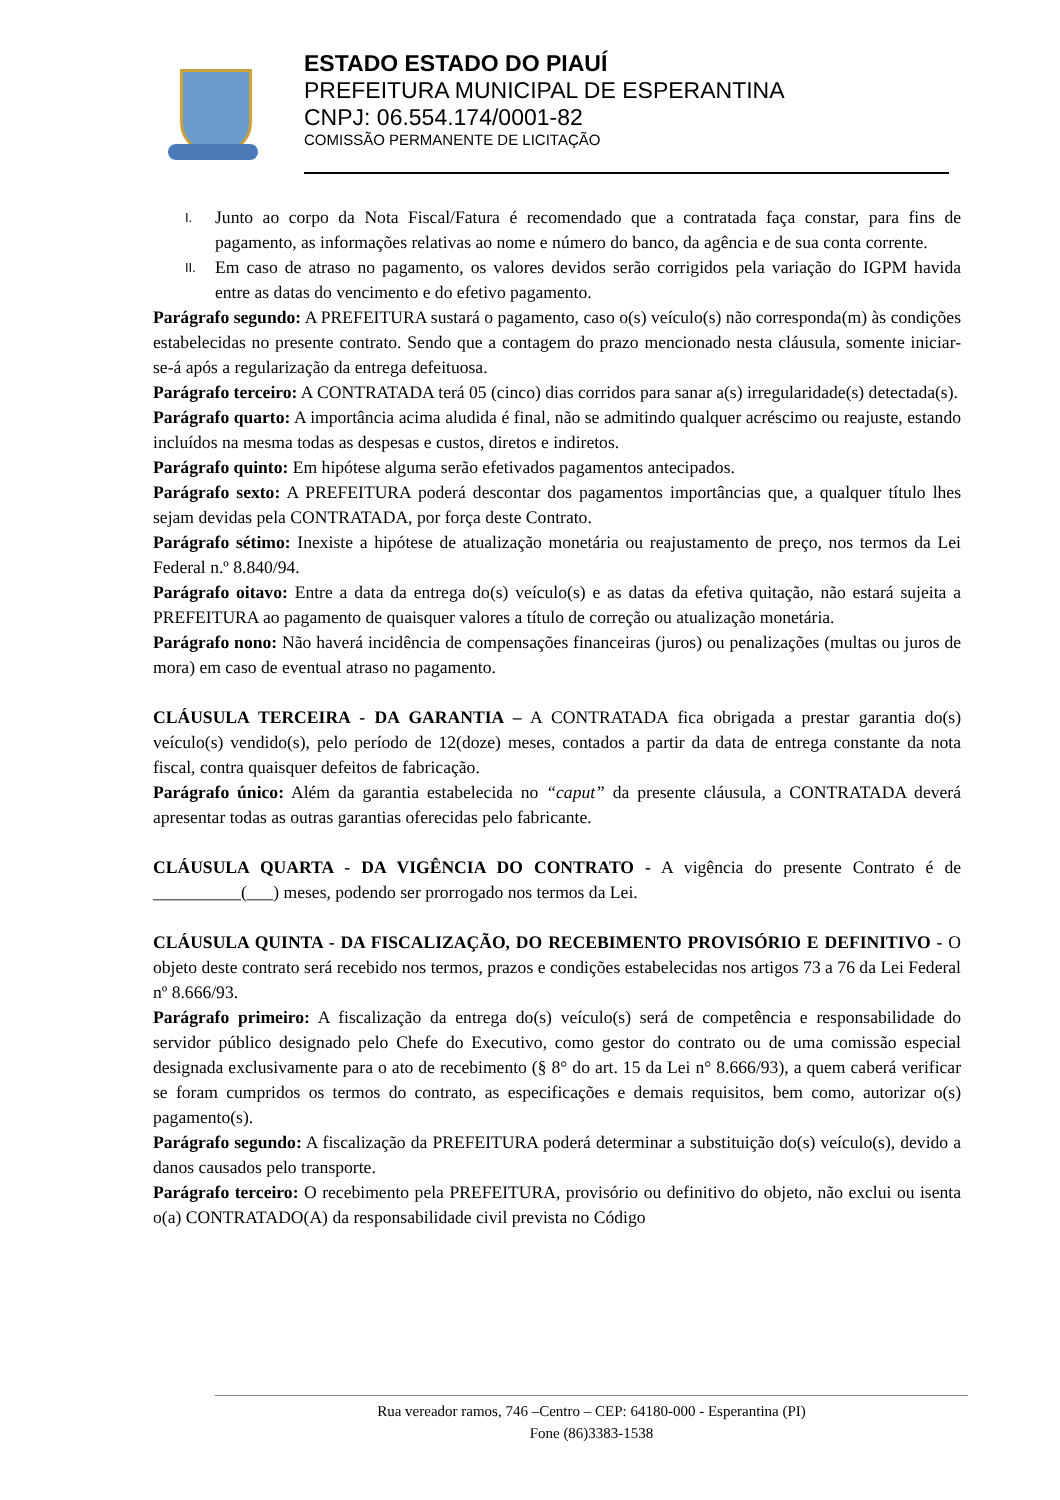ESTADO ESTADO DO PIAUÍ
PREFEITURA MUNICIPAL DE ESPERANTINA
CNPJ: 06.554.174/0001-82
COMISSÃO PERMANENTE DE LICITAÇÃO
I.
Junto ao corpo da Nota Fiscal/Fatura é recomendado que a contratada faça constar, para fins de pagamento, as informações relativas ao nome e número do banco, da agência e de sua conta corrente.
II.
Em caso de atraso no pagamento, os valores devidos serão corrigidos pela variação do IGPM havida entre as datas do vencimento e do efetivo pagamento.
Parágrafo segundo: A PREFEITURA sustará o pagamento, caso o(s) veículo(s) não corresponda(m) às condições estabelecidas no presente contrato. Sendo que a contagem do prazo mencionado nesta cláusula, somente iniciar-se-á após a regularização da entrega defeituosa.
Parágrafo terceiro: A CONTRATADA terá 05 (cinco) dias corridos para sanar a(s) irregularidade(s) detectada(s).
Parágrafo quarto: A importância acima aludida é final, não se admitindo qualquer acréscimo ou reajuste, estando incluídos na mesma todas as despesas e custos, diretos e indiretos.
Parágrafo quinto: Em hipótese alguma serão efetivados pagamentos antecipados.
Parágrafo sexto: A PREFEITURA poderá descontar dos pagamentos importâncias que, a qualquer título lhes sejam devidas pela CONTRATADA, por força deste Contrato.
Parágrafo sétimo: Inexiste a hipótese de atualização monetária ou reajustamento de preço, nos termos da Lei Federal n.º 8.840/94.
Parágrafo oitavo: Entre a data da entrega do(s) veículo(s) e as datas da efetiva quitação, não estará sujeita a PREFEITURA ao pagamento de quaisquer valores a título de correção ou atualização monetária.
Parágrafo nono: Não haverá incidência de compensações financeiras (juros) ou penalizações (multas ou juros de mora) em caso de eventual atraso no pagamento.
CLÁUSULA TERCEIRA - DA GARANTIA – A CONTRATADA fica obrigada a prestar garantia do(s) veículo(s) vendido(s), pelo período de 12(doze) meses, contados a partir da data de entrega constante da nota fiscal, contra quaisquer defeitos de fabricação.
Parágrafo único: Além da garantia estabelecida no “caput” da presente cláusula, a CONTRATADA deverá apresentar todas as outras garantias oferecidas pelo fabricante.
CLÁUSULA QUARTA - DA VIGÊNCIA DO CONTRATO - A vigência do presente Contrato é de __________(___) meses, podendo ser prorrogado nos termos da Lei.
CLÁUSULA QUINTA - DA FISCALIZAÇÃO, DO RECEBIMENTO PROVISÓRIO E DEFINITIVO - O objeto deste contrato será recebido nos termos, prazos e condições estabelecidas nos artigos 73 a 76 da Lei Federal nº 8.666/93.
Parágrafo primeiro: A fiscalização da entrega do(s) veículo(s) será de competência e responsabilidade do servidor público designado pelo Chefe do Executivo, como gestor do contrato ou de uma comissão especial designada exclusivamente para o ato de recebimento (§ 8° do art. 15 da Lei n° 8.666/93), a quem caberá verificar se foram cumpridos os termos do contrato, as especificações e demais requisitos, bem como, autorizar o(s) pagamento(s).
Parágrafo segundo: A fiscalização da PREFEITURA poderá determinar a substituição do(s) veículo(s), devido a danos causados pelo transporte.
Parágrafo terceiro: O recebimento pela PREFEITURA, provisório ou definitivo do objeto, não exclui ou isenta o(a) CONTRATADO(A) da responsabilidade civil prevista no Código
Rua vereador ramos, 746 –Centro – CEP: 64180-000 - Esperantina (PI)
Fone (86)3383-1538